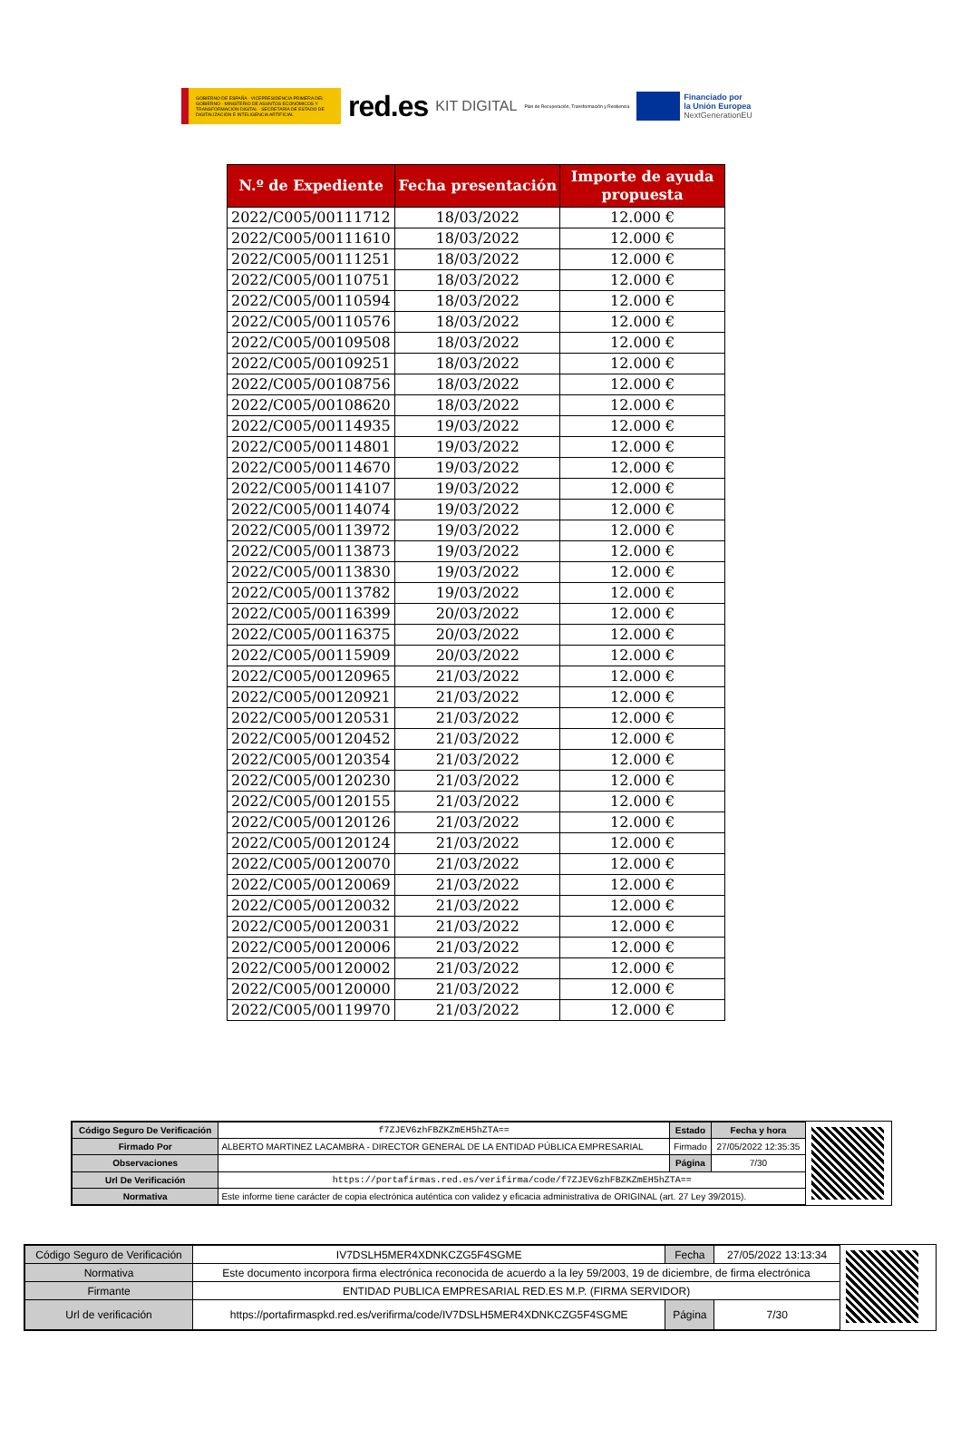GOBIERNO DE ESPAÑA · VICEPRESIDENCIA PRIMERA DEL GOBIERNO · MINISTERIO DE ASUNTOS ECONÓMICOS Y TRANSFORMACIÓN DIGITAL · SECRETARÍA DE ESTADO DE DIGITALIZACIÓN E INTELIGENCIA ARTIFICIAL
red.es KIT DIGITAL Plan de Recuperación, Transformación y Resiliencia
Financiado por
la Unión Europea
NextGenerationEU
| N.º de Expediente | Fecha presentación | Importe de ayuda propuesta |
| --- | --- | --- |
| 2022/C005/00111712 | 18/03/2022 | 12.000 € |
| 2022/C005/00111610 | 18/03/2022 | 12.000 € |
| 2022/C005/00111251 | 18/03/2022 | 12.000 € |
| 2022/C005/00110751 | 18/03/2022 | 12.000 € |
| 2022/C005/00110594 | 18/03/2022 | 12.000 € |
| 2022/C005/00110576 | 18/03/2022 | 12.000 € |
| 2022/C005/00109508 | 18/03/2022 | 12.000 € |
| 2022/C005/00109251 | 18/03/2022 | 12.000 € |
| 2022/C005/00108756 | 18/03/2022 | 12.000 € |
| 2022/C005/00108620 | 18/03/2022 | 12.000 € |
| 2022/C005/00114935 | 19/03/2022 | 12.000 € |
| 2022/C005/00114801 | 19/03/2022 | 12.000 € |
| 2022/C005/00114670 | 19/03/2022 | 12.000 € |
| 2022/C005/00114107 | 19/03/2022 | 12.000 € |
| 2022/C005/00114074 | 19/03/2022 | 12.000 € |
| 2022/C005/00113972 | 19/03/2022 | 12.000 € |
| 2022/C005/00113873 | 19/03/2022 | 12.000 € |
| 2022/C005/00113830 | 19/03/2022 | 12.000 € |
| 2022/C005/00113782 | 19/03/2022 | 12.000 € |
| 2022/C005/00116399 | 20/03/2022 | 12.000 € |
| 2022/C005/00116375 | 20/03/2022 | 12.000 € |
| 2022/C005/00115909 | 20/03/2022 | 12.000 € |
| 2022/C005/00120965 | 21/03/2022 | 12.000 € |
| 2022/C005/00120921 | 21/03/2022 | 12.000 € |
| 2022/C005/00120531 | 21/03/2022 | 12.000 € |
| 2022/C005/00120452 | 21/03/2022 | 12.000 € |
| 2022/C005/00120354 | 21/03/2022 | 12.000 € |
| 2022/C005/00120230 | 21/03/2022 | 12.000 € |
| 2022/C005/00120155 | 21/03/2022 | 12.000 € |
| 2022/C005/00120126 | 21/03/2022 | 12.000 € |
| 2022/C005/00120124 | 21/03/2022 | 12.000 € |
| 2022/C005/00120070 | 21/03/2022 | 12.000 € |
| 2022/C005/00120069 | 21/03/2022 | 12.000 € |
| 2022/C005/00120032 | 21/03/2022 | 12.000 € |
| 2022/C005/00120031 | 21/03/2022 | 12.000 € |
| 2022/C005/00120006 | 21/03/2022 | 12.000 € |
| 2022/C005/00120002 | 21/03/2022 | 12.000 € |
| 2022/C005/00120000 | 21/03/2022 | 12.000 € |
| 2022/C005/00119970 | 21/03/2022 | 12.000 € |
| Código Seguro De Verificación | f7ZJEV6zhFBZKZmEH5hZTA== | Estado | Fecha y hora |
| Firmado Por | ALBERTO MARTINEZ LACAMBRA - DIRECTOR GENERAL DE LA ENTIDAD PÚBLICA EMPRESARIAL | Firmado | 27/05/2022 12:35:35 |
| Observaciones | | Página | 7/30 |
| Url De Verificación | https://portafirmas.red.es/verifirma/code/f7ZJEV6zhFBZKZmEH5hZTA== | | |
| Normativa | Este informe tiene carácter de copia electrónica auténtica con validez y eficacia administrativa de ORIGINAL (art. 27 Ley 39/2015). | | |
| Código Seguro de Verificación | IV7DSLH5MER4XDNKCZG5F4SGME | Fecha | 27/05/2022 13:13:34 |
| Normativa | Este documento incorpora firma electrónica reconocida de acuerdo a la ley 59/2003, 19 de diciembre, de firma electrónica | | |
| Firmante | ENTIDAD PUBLICA EMPRESARIAL RED.ES M.P. (FIRMA SERVIDOR) | | |
| Url de verificación | https://portafirmaspkd.red.es/verifirma/code/IV7DSLH5MER4XDNKCZG5F4SGME | Página | 7/30 |